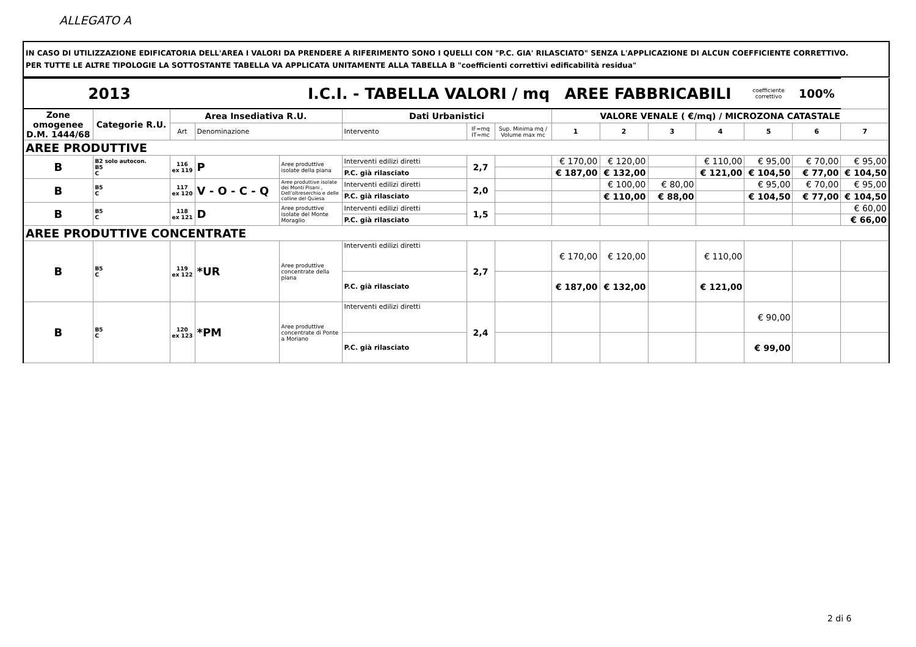ALLEGATO A
IN CASO DI UTILIZZAZIONE EDIFICATORIA DELL'AREA I VALORI DA PRENDERE A RIFERIMENTO SONO I QUELLI CON "P.C. GIA' RILASCIATO" SENZA L'APPLICAZIONE DI ALCUN COEFFICIENTE CORRETTIVO.
PER TUTTE LE ALTRE TIPOLOGIE LA SOTTOSTANTE TABELLA VA APPLICATA UNITAMENTE ALLA TABELLA B "coefficienti correttivi edificabilità residua"
| 2013 | | | I.C.I. - TABELLA VALORI / mq | | | | | AREE FABBRICABILI | | | | coefficiente correttivo | 100% | |
| Zone omogenee D.M. 1444/68 | Categorie R.U. | Area Insediativa R.U. | | | Dati Urbanistici | | | VALORE VENALE ( €/mq) / MICROZONA CATASTALE | | | | | | |
| | | Art | Denominazione | | Intervento | IF=mq IT=mc | Sup. Minima mq / Volume max mc | 1 | 2 | 3 | 4 | 5 | 6 | 7 |
| AREE PRODUTTIVE | | | | | | | | | | | | | | |
| B | B2 solo autocon. B5 C | 116 ex 119 | P | Aree produttive isolate della piana | Interventi edilizi diretti | 2,7 | | € 170,00 | € 120,00 | | € 110,00 | € 95,00 | € 70,00 | € 95,00 |
| | | | | | P.C. già rilasciato | | | € 187,00 | € 132,00 | | € 121,00 | € 104,50 | € 77,00 | € 104,50 |
| B | B5 C | 117 ex 120 | V - O - C - Q | Aree produttive isolate dei Monti Pisani , Dell'oltreserchio e delle colline del Quiesa | Interventi edilizi diretti | 2,0 | | | € 100,00 | € 80,00 | | € 95,00 | € 70,00 | € 95,00 |
| | | | | | P.C. già rilasciato | | | | € 110,00 | € 88,00 | | € 104,50 | € 77,00 | € 104,50 |
| B | B5 C | 118 ex 121 | D | Aree produttive isolate del Monte Moraglio | Interventi edilizi diretti | 1,5 | | | | | | | | € 60,00 |
| | | | | | P.C. già rilasciato | | | | | | | | | € 66,00 |
| AREE PRODUTTIVE CONCENTRATE | | | | | | | | | | | | | | |
| B | B5 C | 119 ex 122 | *UR | Aree produttive concentrate della piana | Interventi edilizi diretti | 2,7 | | € 170,00 | € 120,00 | | € 110,00 | | | |
| | | | | | P.C. già rilasciato | | | € 187,00 | € 132,00 | | € 121,00 | | | |
| B | B5 C | 120 ex 123 | *PM | Aree produttive concentrate di Ponte a Moriano | Interventi edilizi diretti | 2,4 | | | | | | € 90,00 | | |
| | | | | | P.C. già rilasciato | | | | | | | € 99,00 | | |
2 di 6